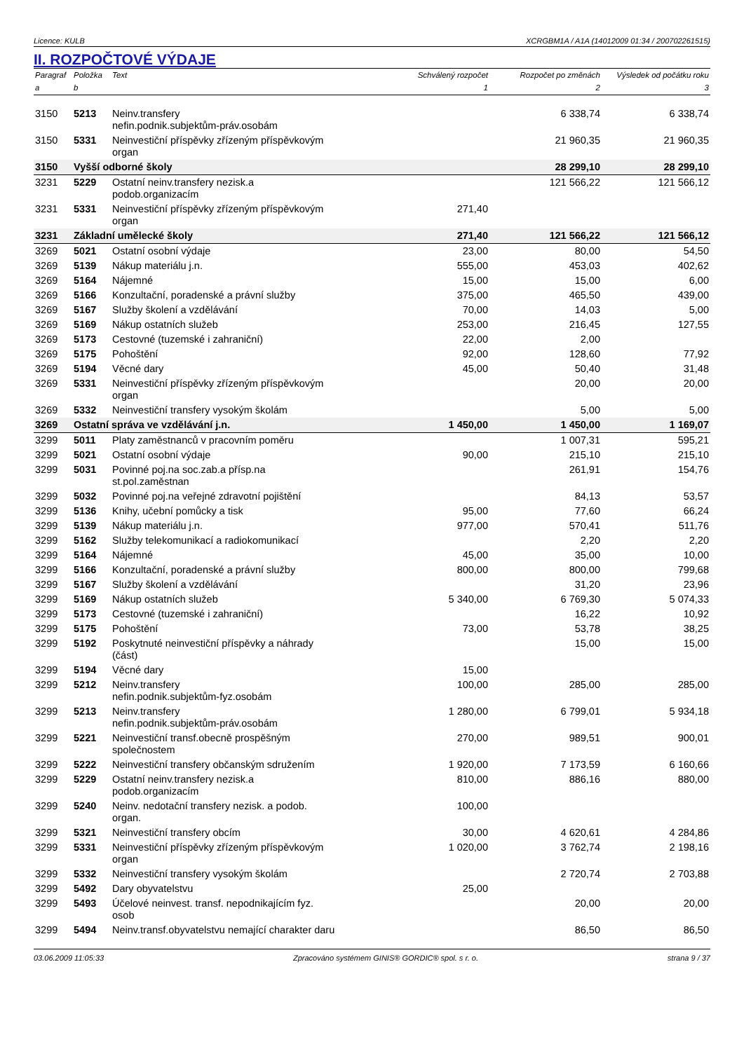Licence: KULB XCRGBM1A / A1A (14012009 01:34 / 200702261515)
II. ROZPOČTOVÉ VÝDAJE
| Paragraf | Položka | Text | Schválený rozpočet | Rozpočet po změnách | Výsledek od počátku roku |
| --- | --- | --- | --- | --- | --- |
| a | b | | 1 | 2 | 3 |
| 3150 | 5213 | Neinv.transfery nefin.podnik.subjektům-práv.osobám | | 6 338,74 | 6 338,74 |
| 3150 | 5331 | Neinvestiční příspěvky zřízeným příspěvkovým organ | | 21 960,35 | 21 960,35 |
| 3150 | Vyšší odborné školy | | | 28 299,10 | 28 299,10 |
| 3231 | 5229 | Ostatní neinv.transfery nezisk.a podob.organizacím | | 121 566,22 | 121 566,12 |
| 3231 | 5331 | Neinvestiční příspěvky zřízeným příspěvkovým organ | 271,40 | | |
| 3231 | Základní umělecké školy | | 271,40 | 121 566,22 | 121 566,12 |
| 3269 | 5021 | Ostatní osobní výdaje | 23,00 | 80,00 | 54,50 |
| 3269 | 5139 | Nákup materiálu j.n. | 555,00 | 453,03 | 402,62 |
| 3269 | 5164 | Nájemné | 15,00 | 15,00 | 6,00 |
| 3269 | 5166 | Konzultační, poradenské a právní služby | 375,00 | 465,50 | 439,00 |
| 3269 | 5167 | Služby školení a vzdělávání | 70,00 | 14,03 | 5,00 |
| 3269 | 5169 | Nákup ostatních služeb | 253,00 | 216,45 | 127,55 |
| 3269 | 5173 | Cestovné (tuzemské i zahraniční) | 22,00 | 2,00 | |
| 3269 | 5175 | Pohoštění | 92,00 | 128,60 | 77,92 |
| 3269 | 5194 | Věcné dary | 45,00 | 50,40 | 31,48 |
| 3269 | 5331 | Neinvestiční příspěvky zřízeným příspěvkovým organ | | 20,00 | 20,00 |
| 3269 | 5332 | Neinvestiční transfery vysokým školám | | 5,00 | 5,00 |
| 3269 | Ostatní správa ve vzdělávání j.n. | | 1 450,00 | 1 450,00 | 1 169,07 |
| 3299 | 5011 | Platy zaměstnanců v pracovním poměru | | 1 007,31 | 595,21 |
| 3299 | 5021 | Ostatní osobní výdaje | 90,00 | 215,10 | 215,10 |
| 3299 | 5031 | Povinné poj.na soc.zab.a přísp.na st.pol.zaměstnan | | 261,91 | 154,76 |
| 3299 | 5032 | Povinné poj.na veřejné zdravotní pojištění | | 84,13 | 53,57 |
| 3299 | 5136 | Knihy, učební pomůcky a tisk | 95,00 | 77,60 | 66,24 |
| 3299 | 5139 | Nákup materiálu j.n. | 977,00 | 570,41 | 511,76 |
| 3299 | 5162 | Služby telekomunikací a radiokomunikací | | 2,20 | 2,20 |
| 3299 | 5164 | Nájemné | 45,00 | 35,00 | 10,00 |
| 3299 | 5166 | Konzultační, poradenské a právní služby | 800,00 | 800,00 | 799,68 |
| 3299 | 5167 | Služby školení a vzdělávání | | 31,20 | 23,96 |
| 3299 | 5169 | Nákup ostatních služeb | 5 340,00 | 6 769,30 | 5 074,33 |
| 3299 | 5173 | Cestovné (tuzemské i zahraniční) | | 16,22 | 10,92 |
| 3299 | 5175 | Pohoštění | 73,00 | 53,78 | 38,25 |
| 3299 | 5192 | Poskytnuté neinvestiční příspěvky a náhrady (část) | | 15,00 | 15,00 |
| 3299 | 5194 | Věcné dary | 15,00 | | |
| 3299 | 5212 | Neinv.transfery nefin.podnik.subjektům-fyz.osobám | 100,00 | 285,00 | 285,00 |
| 3299 | 5213 | Neinv.transfery nefin.podnik.subjektům-práv.osobám | 1 280,00 | 6 799,01 | 5 934,18 |
| 3299 | 5221 | Neinvestiční transf.obecně prospěšným společnostem | 270,00 | 989,51 | 900,01 |
| 3299 | 5222 | Neinvestiční transfery občanským sdružením | 1 920,00 | 7 173,59 | 6 160,66 |
| 3299 | 5229 | Ostatní neinv.transfery nezisk.a podob.organizacím | 810,00 | 886,16 | 880,00 |
| 3299 | 5240 | Neinv. nedotační transfery nezisk. a podob. organ. | 100,00 | | |
| 3299 | 5321 | Neinvestiční transfery obcím | 30,00 | 4 620,61 | 4 284,86 |
| 3299 | 5331 | Neinvestiční příspěvky zřízeným příspěvkovým organ | 1 020,00 | 3 762,74 | 2 198,16 |
| 3299 | 5332 | Neinvestiční transfery vysokým školám | | 2 720,74 | 2 703,88 |
| 3299 | 5492 | Dary obyvatelstvu | 25,00 | | |
| 3299 | 5493 | Účelové neinvest. transf. nepodnikajícím fyz. osob | | 20,00 | 20,00 |
| 3299 | 5494 | Neinv.transf.obyvatelstvu nemající charakter daru | | 86,50 | 86,50 |
03.06.2009 11:05:33 Zpracováno systémem GINIS® GORDIC® spol. s r. o. strana 9 / 37